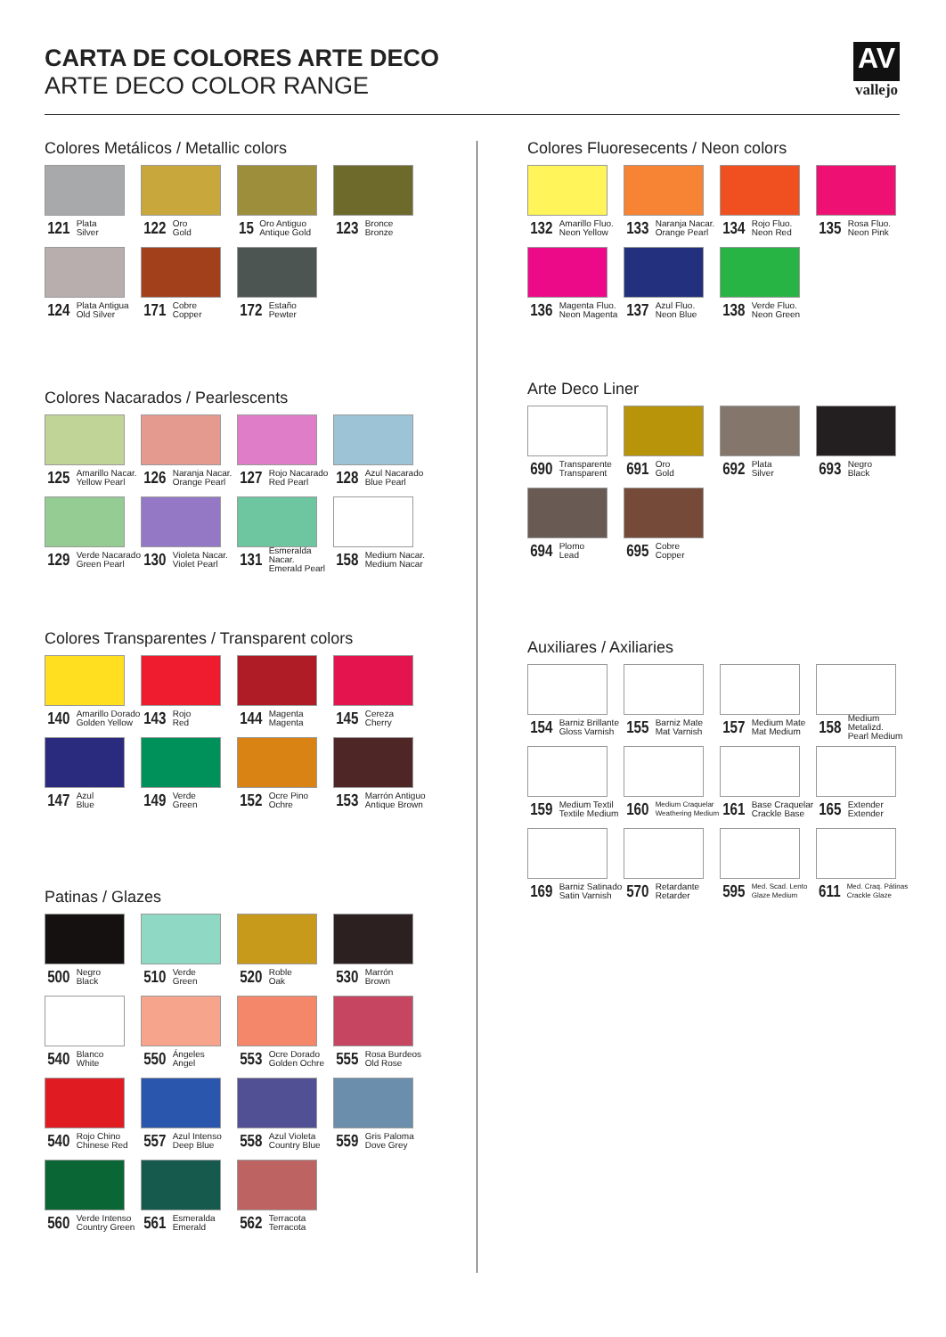CARTA DE COLORES ARTE DECO
ARTE DECO COLOR RANGE
AV
vallejo
Colores Metálicos / Metallic colors
121 Plata
Silver
122 Oro
Gold
15 Oro Antiguo
Antique Gold
123 Bronce
Bronze
124 Plata Antigua
Old Silver
171 Cobre
Copper
172 Estaño
Pewter
Colores Nacarados / Pearlescents
125 Amarillo Nacar.
Yellow Pearl
126 Naranja Nacar.
Orange Pearl
127 Rojo Nacarado
Red Pearl
128 Azul Nacarado
Blue Pearl
129 Verde Nacarado
Green Pearl
130 Violeta Nacar.
Violet Pearl
131 Esmeralda Nacar.
Emerald Pearl
158 Medium Nacar.
Medium Nacar
Colores Transparentes / Transparent colors
140 Amarillo Dorado
Golden Yellow
143 Rojo
Red
144 Magenta
Magenta
145 Cereza
Cherry
147 Azul
Blue
149 Verde
Green
152 Ocre Pino
Ochre
153 Marrón Antiguo
Antique Brown
Patinas / Glazes
500 Negro
Black
510 Verde
Green
520 Roble
Oak
530 Marrón
Brown
540 Blanco
White
550 Ángeles
Angel
553 Ocre Dorado
Golden Ochre
555 Rosa Burdeos
Old Rose
540 Rojo Chino
Chinese Red
557 Azul Intenso
Deep Blue
558 Azul Violeta
Country Blue
559 Gris Paloma
Dove Grey
560 Verde Intenso
Country Green
561 Esmeralda
Emerald
562 Terracota
Terracota
Colores Fluoresecents / Neon colors
132 Amarillo Fluo.
Neon Yellow
133 Naranja Nacar.
Orange Pearl
134 Rojo Fluo.
Neon Red
135 Rosa Fluo.
Neon Pink
136 Magenta Fluo.
Neon Magenta
137 Azul Fluo.
Neon Blue
138 Verde Fluo.
Neon Green
Arte Deco Liner
690 Transparente
Transparent
691 Oro
Gold
692 Plata
Silver
693 Negro
Black
694 Plomo
Lead
695 Cobre
Copper
Auxiliares / Axiliaries
154 Barniz Brillante
Gloss Varnish
155 Barniz Mate
Mat Varnish
157 Medium Mate
Mat Medium
158 Medium Metalizd.
Pearl Medium
159 Medium Textil
Textile Medium
160 Medium Craquelar
Weathering Medium
161 Base Craquelar
Crackle Base
165 Extender
Extender
169 Barniz Satinado
Satin Varnish
570 Retardante
Retarder
595 Med. Scad. Lento
Glaze Medium
611 Med. Craq. Pátinas
Crackle Glaze